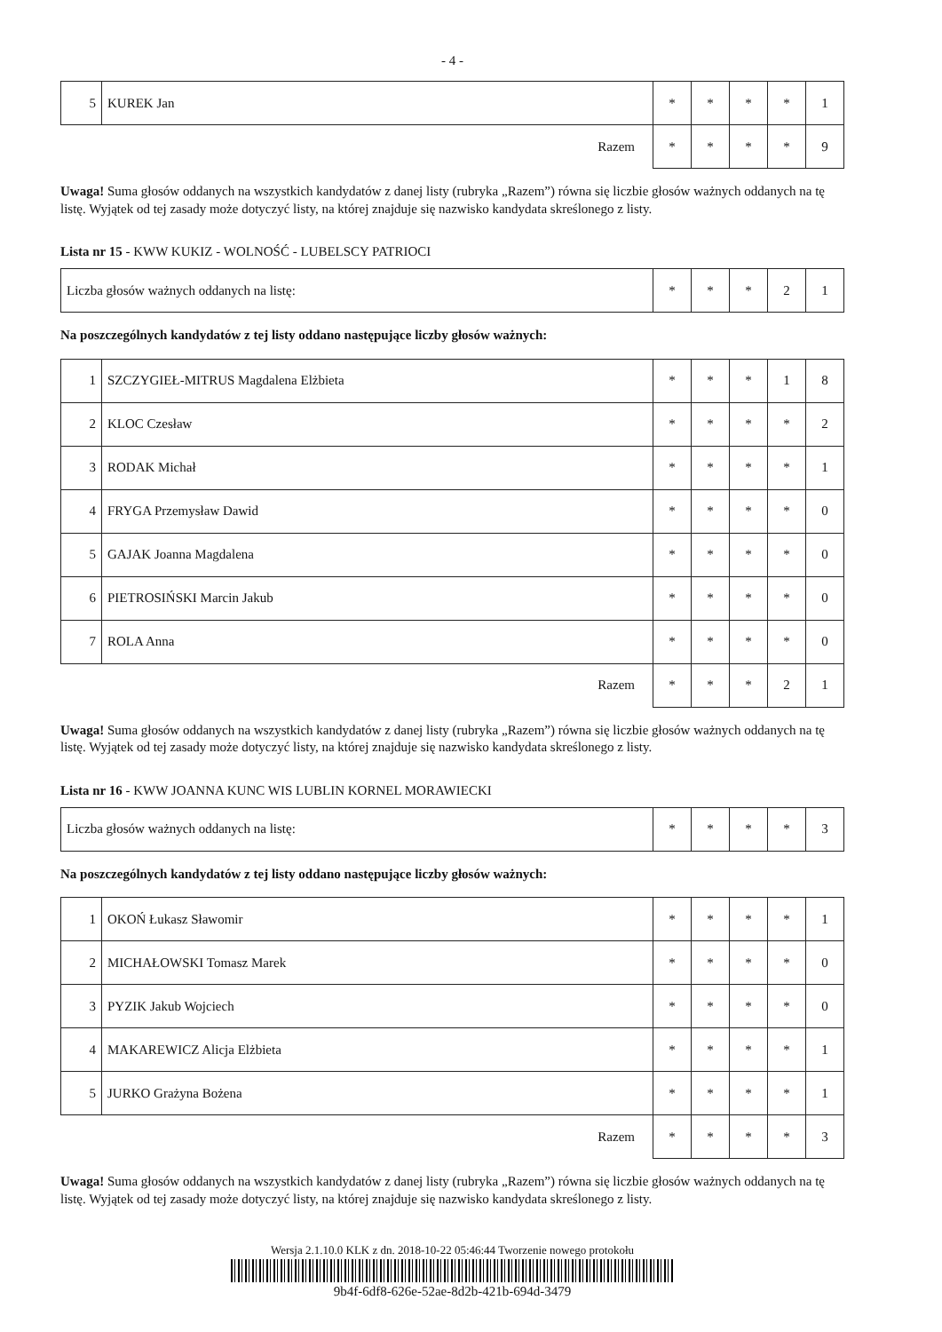- 4 -
| 5 | KUREK Jan | * | * | * | * | 1 |
| Razem | | * | * | * | * | 9 |
Uwaga! Suma głosów oddanych na wszystkich kandydatów z danej listy (rubryka „Razem”) równa się liczbie głosów ważnych oddanych na tę listę. Wyjątek od tej zasady może dotyczyć listy, na której znajduje się nazwisko kandydata skreślonego z listy.
Lista nr 15 - KWW KUKIZ - WOLNOŚĆ - LUBELSCY PATRIOCI
| Liczba głosów ważnych oddanych na listę: | * | * | * | 2 | 1 |
Na poszczególnych kandydatów z tej listy oddano następujące liczby głosów ważnych:
| 1 | SZCZYGIEŁ-MITRUS Magdalena Elżbieta | * | * | * | 1 | 8 |
| 2 | KLOC Czesław | * | * | * | * | 2 |
| 3 | RODAK Michał | * | * | * | * | 1 |
| 4 | FRYGA Przemysław Dawid | * | * | * | * | 0 |
| 5 | GAJAK Joanna Magdalena | * | * | * | * | 0 |
| 6 | PIETROSIŃSKI Marcin Jakub | * | * | * | * | 0 |
| 7 | ROLA Anna | * | * | * | * | 0 |
| Razem | | * | * | * | 2 | 1 |
Uwaga! Suma głosów oddanych na wszystkich kandydatów z danej listy (rubryka „Razem”) równa się liczbie głosów ważnych oddanych na tę listę. Wyjątek od tej zasady może dotyczyć listy, na której znajduje się nazwisko kandydata skreślonego z listy.
Lista nr 16 - KWW JOANNA KUNC WIS LUBLIN KORNEL MORAWIECKI
| Liczba głosów ważnych oddanych na listę: | * | * | * | * | 3 |
Na poszczególnych kandydatów z tej listy oddano następujące liczby głosów ważnych:
| 1 | OKOŃ Łukasz Sławomir | * | * | * | * | 1 |
| 2 | MICHAŁOWSKI Tomasz Marek | * | * | * | * | 0 |
| 3 | PYZIK Jakub Wojciech | * | * | * | * | 0 |
| 4 | MAKAREWICZ Alicja Elżbieta | * | * | * | * | 1 |
| 5 | JURKO Grażyna Bożena | * | * | * | * | 1 |
| Razem | | * | * | * | * | 3 |
Uwaga! Suma głosów oddanych na wszystkich kandydatów z danej listy (rubryka „Razem”) równa się liczbie głosów ważnych oddanych na tę listę. Wyjątek od tej zasady może dotyczyć listy, na której znajduje się nazwisko kandydata skreślonego z listy.
Wersja 2.1.10.0 KLK z dn. 2018-10-22 05:46:44 Tworzenie nowego protokołu
9b4f-6df8-626e-52ae-8d2b-421b-694d-3479